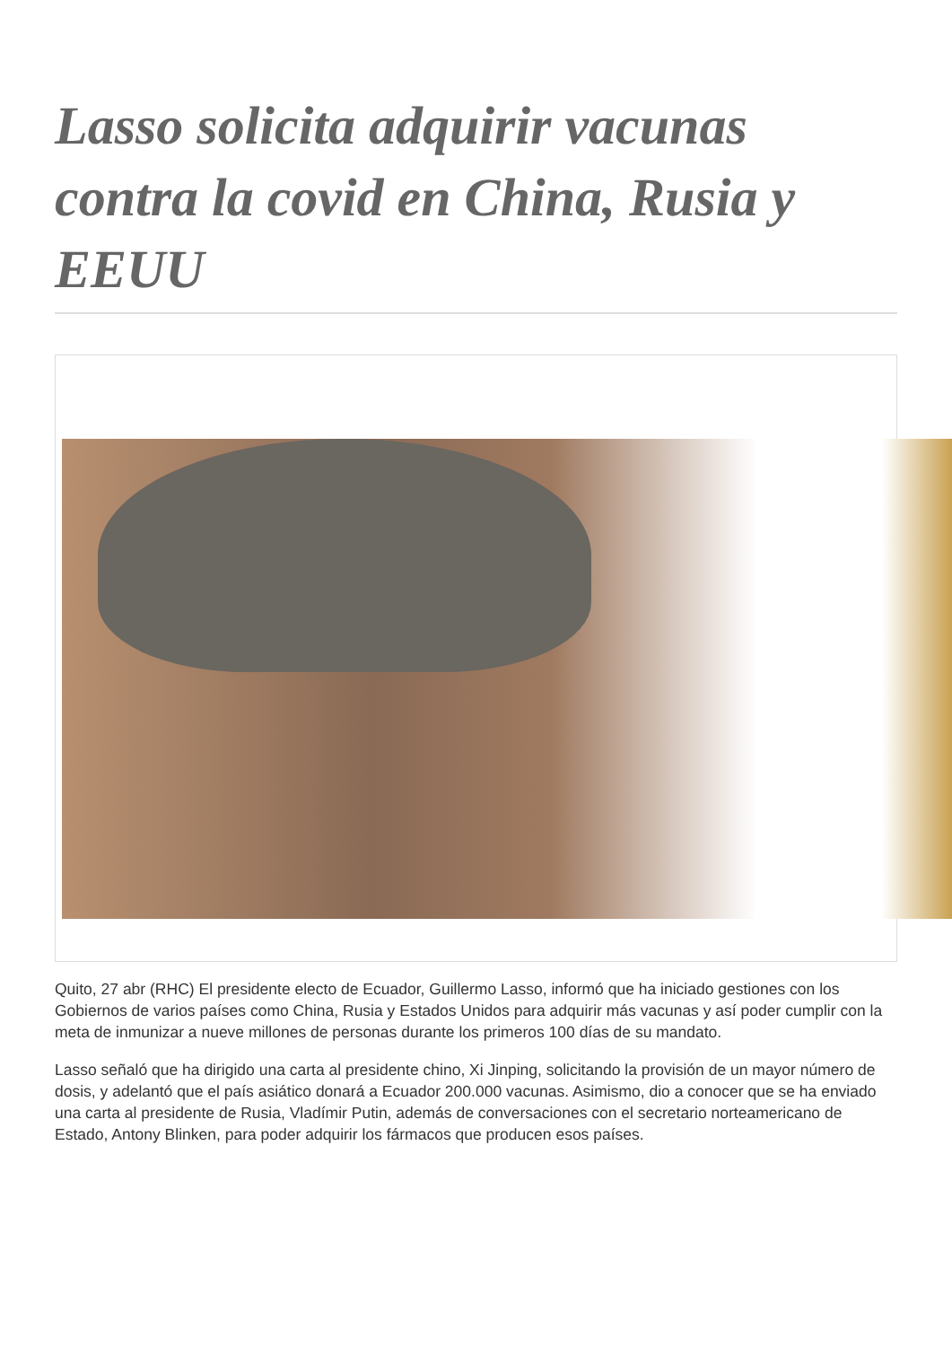Lasso solicita adquirir vacunas contra la covid en China, Rusia y EEUU
Quito, 27 abr (RHC) El presidente electo de Ecuador, Guillermo Lasso, informó que ha iniciado gestiones con los Gobiernos de varios países como China, Rusia y Estados Unidos para adquirir más vacunas y así poder cumplir con la meta de inmunizar a nueve millones de personas durante los primeros 100 días de su mandato.
Lasso señaló que ha dirigido una carta al presidente chino, Xi Jinping, solicitando la provisión de un mayor número de dosis, y adelantó que el país asiático donará a Ecuador 200.000 vacunas. Asimismo, dio a conocer que se ha enviado una carta al presidente de Rusia, Vladímir Putin, además de conversaciones con el secretario norteamericano de Estado, Antony Blinken, para poder adquirir los fármacos que producen esos países.